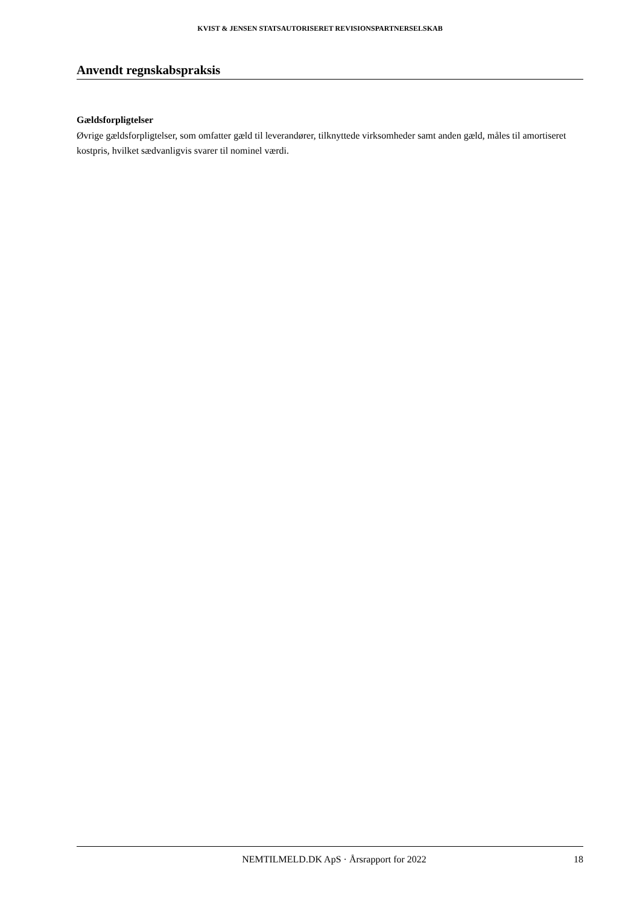KVIST & JENSEN STATSAUTORISERET REVISIONSPARTNERSELSKAB
Anvendt regnskabspraksis
Gældsforpligtelser
Øvrige gældsforpligtelser, som omfatter gæld til leverandører, tilknyttede virksomheder samt anden gæld, måles til amortiseret kostpris, hvilket sædvanligvis svarer til nominel værdi.
NEMTILMELD.DK ApS · Årsrapport for 2022 18